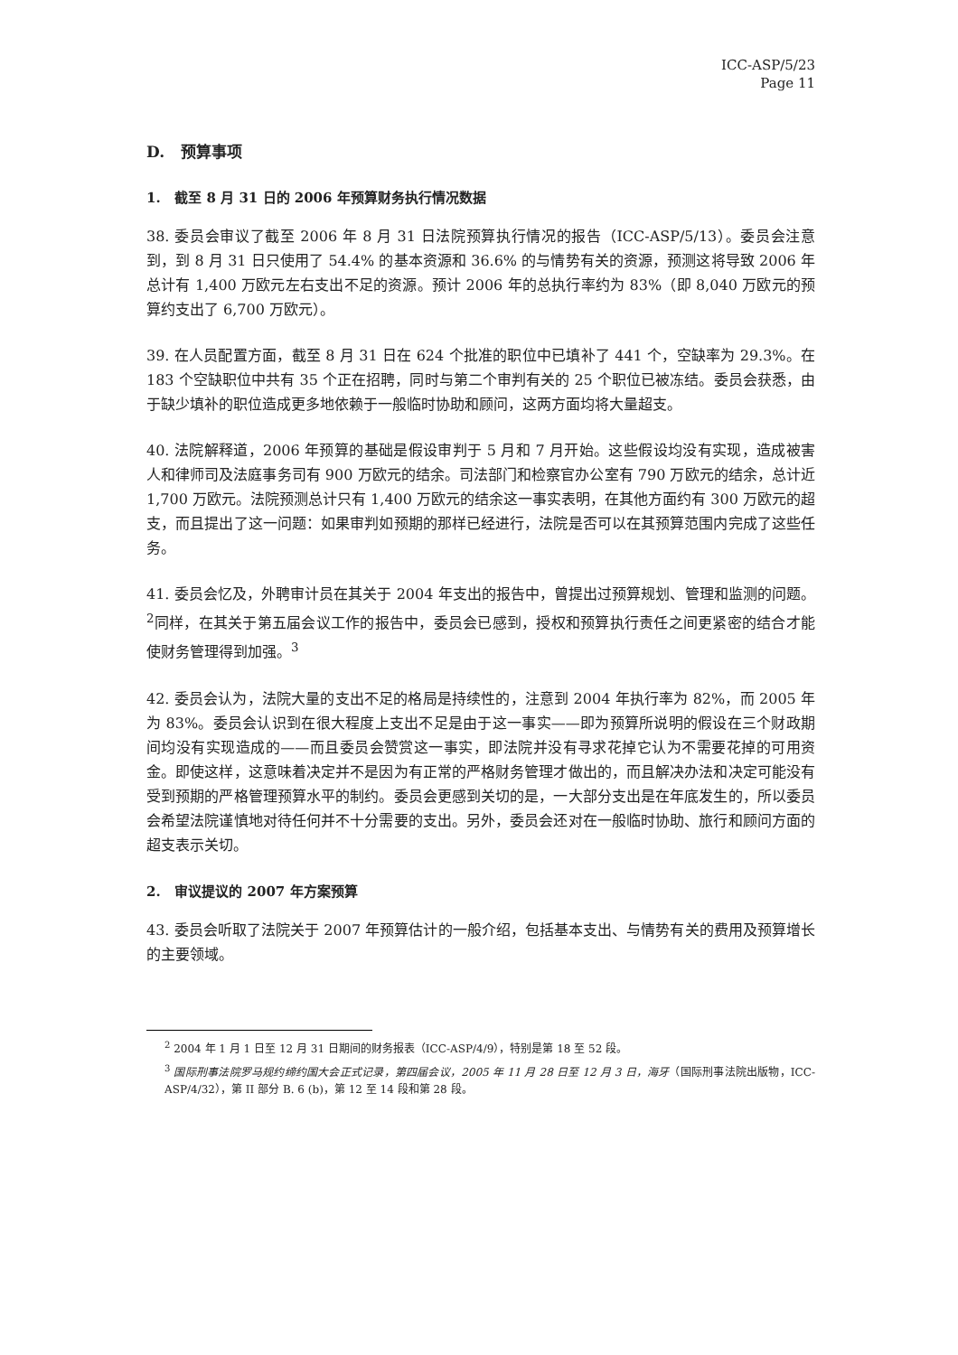ICC-ASP/5/23
Page 11
D. 预算事项
1. 截至 8 月 31 日的 2006 年预算财务执行情况数据
38. 委员会审议了截至 2006 年 8 月 31 日法院预算执行情况的报告（ICC-ASP/5/13）。委员会注意到，到 8 月 31 日只使用了 54.4% 的基本资源和 36.6% 的与情势有关的资源，预测这将导致 2006 年总计有 1,400 万欧元左右支出不足的资源。预计 2006 年的总执行率约为 83%（即 8,040 万欧元的预算约支出了 6,700 万欧元）。
39. 在人员配置方面，截至 8 月 31 日在 624 个批准的职位中已填补了 441 个，空缺率为 29.3%。在 183 个空缺职位中共有 35 个正在招聘，同时与第二个审判有关的 25 个职位已被冻结。委员会获悉，由于缺少填补的职位造成更多地依赖于一般临时协助和顾问，这两方面均将大量超支。
40. 法院解释道，2006 年预算的基础是假设审判于 5 月和 7 月开始。这些假设均没有实现，造成被害人和律师司及法庭事务司有 900 万欧元的结余。司法部门和检察官办公室有 790 万欧元的结余，总计近 1,700 万欧元。法院预测总计只有 1,400 万欧元的结余这一事实表明，在其他方面约有 300 万欧元的超支，而且提出了这一问题：如果审判如预期的那样已经进行，法院是否可以在其预算范围内完成了这些任务。
41. 委员会忆及，外聘审计员在其关于 2004 年支出的报告中，曾提出过预算规划、管理和监测的问题。<sup>2</sup>同样，在其关于第五届会议工作的报告中，委员会已感到，授权和预算执行责任之间更紧密的结合才能使财务管理得到加强。<sup>3</sup>
42. 委员会认为，法院大量的支出不足的格局是持续性的，注意到 2004 年执行率为 82%，而 2005 年为 83%。委员会认识到在很大程度上支出不足是由于这一事实——即为预算所说明的假设在三个财政期间均没有实现造成的——而且委员会赞赏这一事实，即法院并没有寻求花掉它认为不需要花掉的可用资金。即使这样，这意味着决定并不是因为有正常的严格财务管理才做出的，而且解决办法和决定可能没有受到预期的严格管理预算水平的制约。委员会更感到关切的是，一大部分支出是在年底发生的，所以委员会希望法院谨慎地对待任何并不十分需要的支出。另外，委员会还对在一般临时协助、旅行和顾问方面的超支表示关切。
2. 审议提议的 2007 年方案预算
43. 委员会听取了法院关于 2007 年预算估计的一般介绍，包括基本支出、与情势有关的费用及预算增长的主要领域。
<sup>2</sup> 2004 年 1 月 1 日至 12 月 31 日期间的财务报表（ICC-ASP/4/9），特别是第 18 至 52 段。
<sup>3</sup> 国际刑事法院罗马规约缔约国大会正式记录，第四届会议，2005 年 11 月 28 日至 12 月 3 日，海牙（国际刑事法院出版物，ICC-ASP/4/32），第 II 部分 B. 6 (b)，第 12 至 14 段和第 28 段。